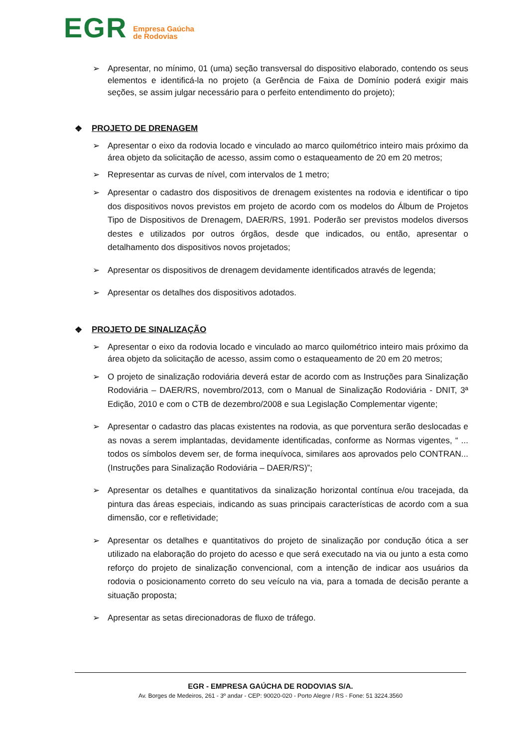EGR
Empresa Gaúcha
de Rodovias
➢ Apresentar, no mínimo, 01 (uma) seção transversal do dispositivo elaborado, contendo os seus elementos e identificá-la no projeto (a Gerência de Faixa de Domínio poderá exigir mais seções, se assim julgar necessário para o perfeito entendimento do projeto);
❖ PROJETO DE DRENAGEM
➢ Apresentar o eixo da rodovia locado e vinculado ao marco quilométrico inteiro mais próximo da área objeto da solicitação de acesso, assim como o estaqueamento de 20 em 20 metros;
➢ Representar as curvas de nível, com intervalos de 1 metro;
➢ Apresentar o cadastro dos dispositivos de drenagem existentes na rodovia e identificar o tipo dos dispositivos novos previstos em projeto de acordo com os modelos do Álbum de Projetos Tipo de Dispositivos de Drenagem, DAER/RS, 1991. Poderão ser previstos modelos diversos destes e utilizados por outros órgãos, desde que indicados, ou então, apresentar o detalhamento dos dispositivos novos projetados;
➢ Apresentar os dispositivos de drenagem devidamente identificados através de legenda;
➢ Apresentar os detalhes dos dispositivos adotados.
❖ PROJETO DE SINALIZAÇÃO
➢ Apresentar o eixo da rodovia locado e vinculado ao marco quilométrico inteiro mais próximo da área objeto da solicitação de acesso, assim como o estaqueamento de 20 em 20 metros;
➢ O projeto de sinalização rodoviária deverá estar de acordo com as Instruções para Sinalização Rodoviária – DAER/RS, novembro/2013, com o Manual de Sinalização Rodoviária - DNIT, 3ª Edição, 2010 e com o CTB de dezembro/2008 e sua Legislação Complementar vigente;
➢ Apresentar o cadastro das placas existentes na rodovia, as que porventura serão deslocadas e as novas a serem implantadas, devidamente identificadas, conforme as Normas vigentes, “ ... todos os símbolos devem ser, de forma inequívoca, similares aos aprovados pelo CONTRAN... (Instruções para Sinalização Rodoviária – DAER/RS)”;
➢ Apresentar os detalhes e quantitativos da sinalização horizontal contínua e/ou tracejada, da pintura das áreas especiais, indicando as suas principais características de acordo com a sua dimensão, cor e refletividade;
➢ Apresentar os detalhes e quantitativos do projeto de sinalização por condução ótica a ser utilizado na elaboração do projeto do acesso e que será executado na via ou junto a esta como reforço do projeto de sinalização convencional, com a intenção de indicar aos usuários da rodovia o posicionamento correto do seu veículo na via, para a tomada de decisão perante a situação proposta;
➢ Apresentar as setas direcionadoras de fluxo de tráfego.
EGR - EMPRESA GAÚCHA DE RODOVIAS S/A.
Av. Borges de Medeiros, 261 - 3º andar - CEP: 90020-020 - Porto Alegre / RS - Fone: 51 3224.3560